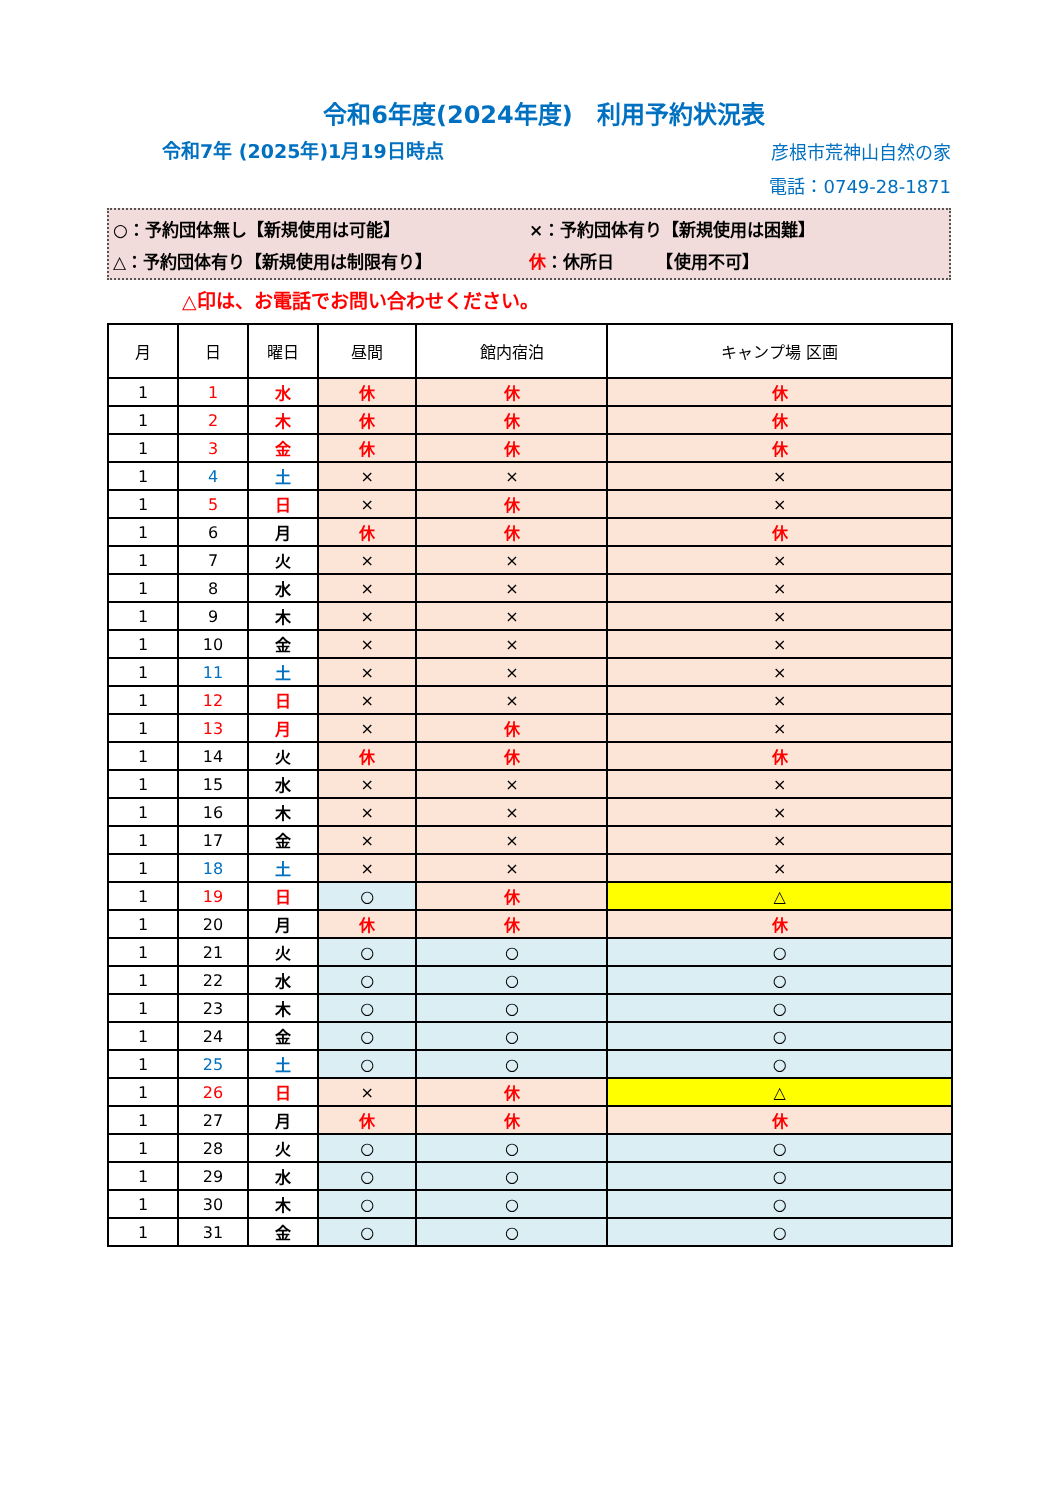令和6年度(2024年度)　利用予約状況表
令和7年 (2025年)1月19日時点
彦根市荒神山自然の家
電話：0749-28-1871
○：予約団体無し【新規使用は可能】 ×：予約団体有り【新規使用は困難】
△：予約団体有り【新規使用は制限有り】 休：休所日　　　【使用不可】
△印は、お電話でお問い合わせください。
| 月 | 日 | 曜日 | 昼間 | 館内宿泊 | キャンプ場 区画 |
| --- | --- | --- | --- | --- | --- |
| 1 | 1 | 水 | 休 | 休 | 休 |
| 1 | 2 | 木 | 休 | 休 | 休 |
| 1 | 3 | 金 | 休 | 休 | 休 |
| 1 | 4 | 土 | × | × | × |
| 1 | 5 | 日 | × | 休 | × |
| 1 | 6 | 月 | 休 | 休 | 休 |
| 1 | 7 | 火 | × | × | × |
| 1 | 8 | 水 | × | × | × |
| 1 | 9 | 木 | × | × | × |
| 1 | 10 | 金 | × | × | × |
| 1 | 11 | 土 | × | × | × |
| 1 | 12 | 日 | × | × | × |
| 1 | 13 | 月 | × | 休 | × |
| 1 | 14 | 火 | 休 | 休 | 休 |
| 1 | 15 | 水 | × | × | × |
| 1 | 16 | 木 | × | × | × |
| 1 | 17 | 金 | × | × | × |
| 1 | 18 | 土 | × | × | × |
| 1 | 19 | 日 | ○ | 休 | △ |
| 1 | 20 | 月 | 休 | 休 | 休 |
| 1 | 21 | 火 | ○ | ○ | ○ |
| 1 | 22 | 水 | ○ | ○ | ○ |
| 1 | 23 | 木 | ○ | ○ | ○ |
| 1 | 24 | 金 | ○ | ○ | ○ |
| 1 | 25 | 土 | ○ | ○ | ○ |
| 1 | 26 | 日 | × | 休 | △ |
| 1 | 27 | 月 | 休 | 休 | 休 |
| 1 | 28 | 火 | ○ | ○ | ○ |
| 1 | 29 | 水 | ○ | ○ | ○ |
| 1 | 30 | 木 | ○ | ○ | ○ |
| 1 | 31 | 金 | ○ | ○ | ○ |